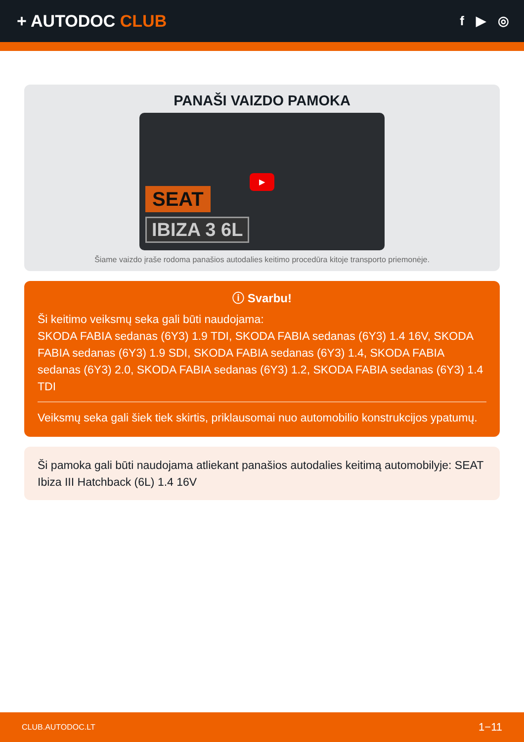+ AUTODOC CLUB
f ▶ ◎
PANAŠI VAIZDO PAMOKA
SEAT
IBIZA 3 6L
▶
Šiame vaizdo įraše rodoma panašios autodalies keitimo procedūra kitoje transporto priemonėje.
ⓘ Svarbu!
Ši keitimo veiksmų seka gali būti naudojama:
SKODA FABIA sedanas (6Y3) 1.9 TDI, SKODA FABIA sedanas (6Y3) 1.4 16V, SKODA FABIA sedanas (6Y3) 1.9 SDI, SKODA FABIA sedanas (6Y3) 1.4, SKODA FABIA sedanas (6Y3) 2.0, SKODA FABIA sedanas (6Y3) 1.2, SKODA FABIA sedanas (6Y3) 1.4 TDI
Veiksmų seka gali šiek tiek skirtis, priklausomai nuo automobilio konstrukcijos ypatumų.
Ši pamoka gali būti naudojama atliekant panašios autodalies keitimą automobilyje: SEAT Ibiza III Hatchback (6L) 1.4 16V
CLUB.AUTODOC.LT 1−11